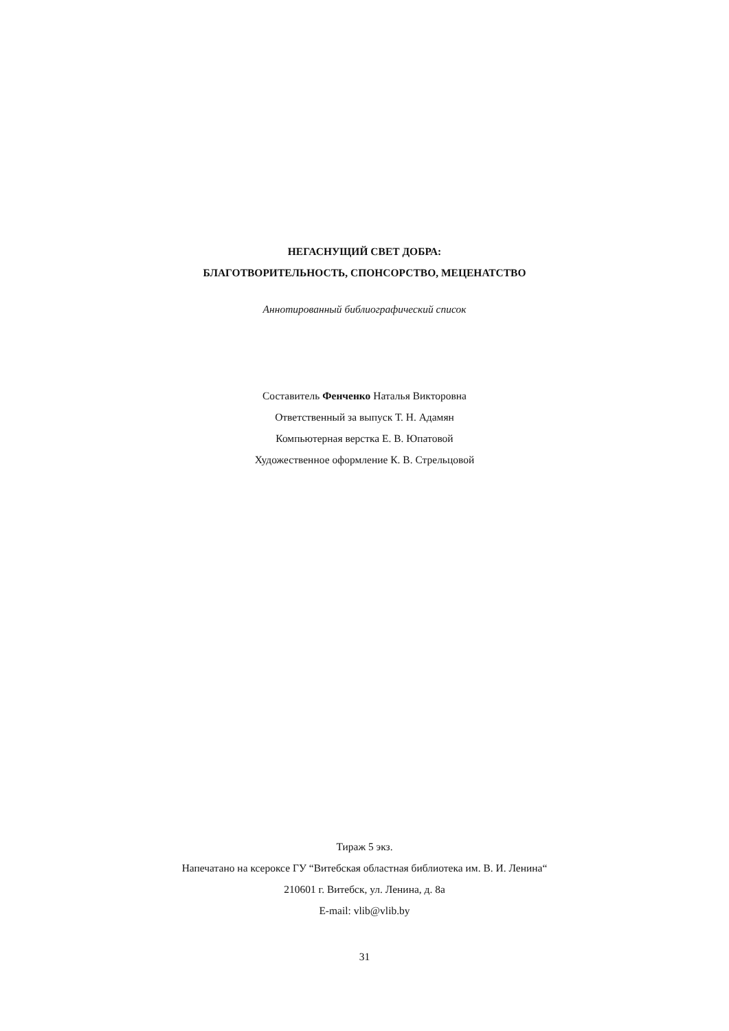НЕГАСНУЩИЙ СВЕТ ДОБРА:
БЛАГОТВОРИТЕЛЬНОСТЬ, СПОНСОРСТВО, МЕЦЕНАТСТВО
Аннотированный библиографический список
Составитель Фенченко Наталья Викторовна
Ответственный за выпуск Т. Н. Адамян
Компьютерная верстка Е. В. Юпатовой
Художественное оформление К. В. Стрельцовой
Тираж 5 экз.
Напечатано на ксероксе ГУ “Витебская областная библиотека им. В. И. Ленина“
210601 г. Витебск, ул. Ленина, д. 8а
E-mail: vlib@vlib.by
31